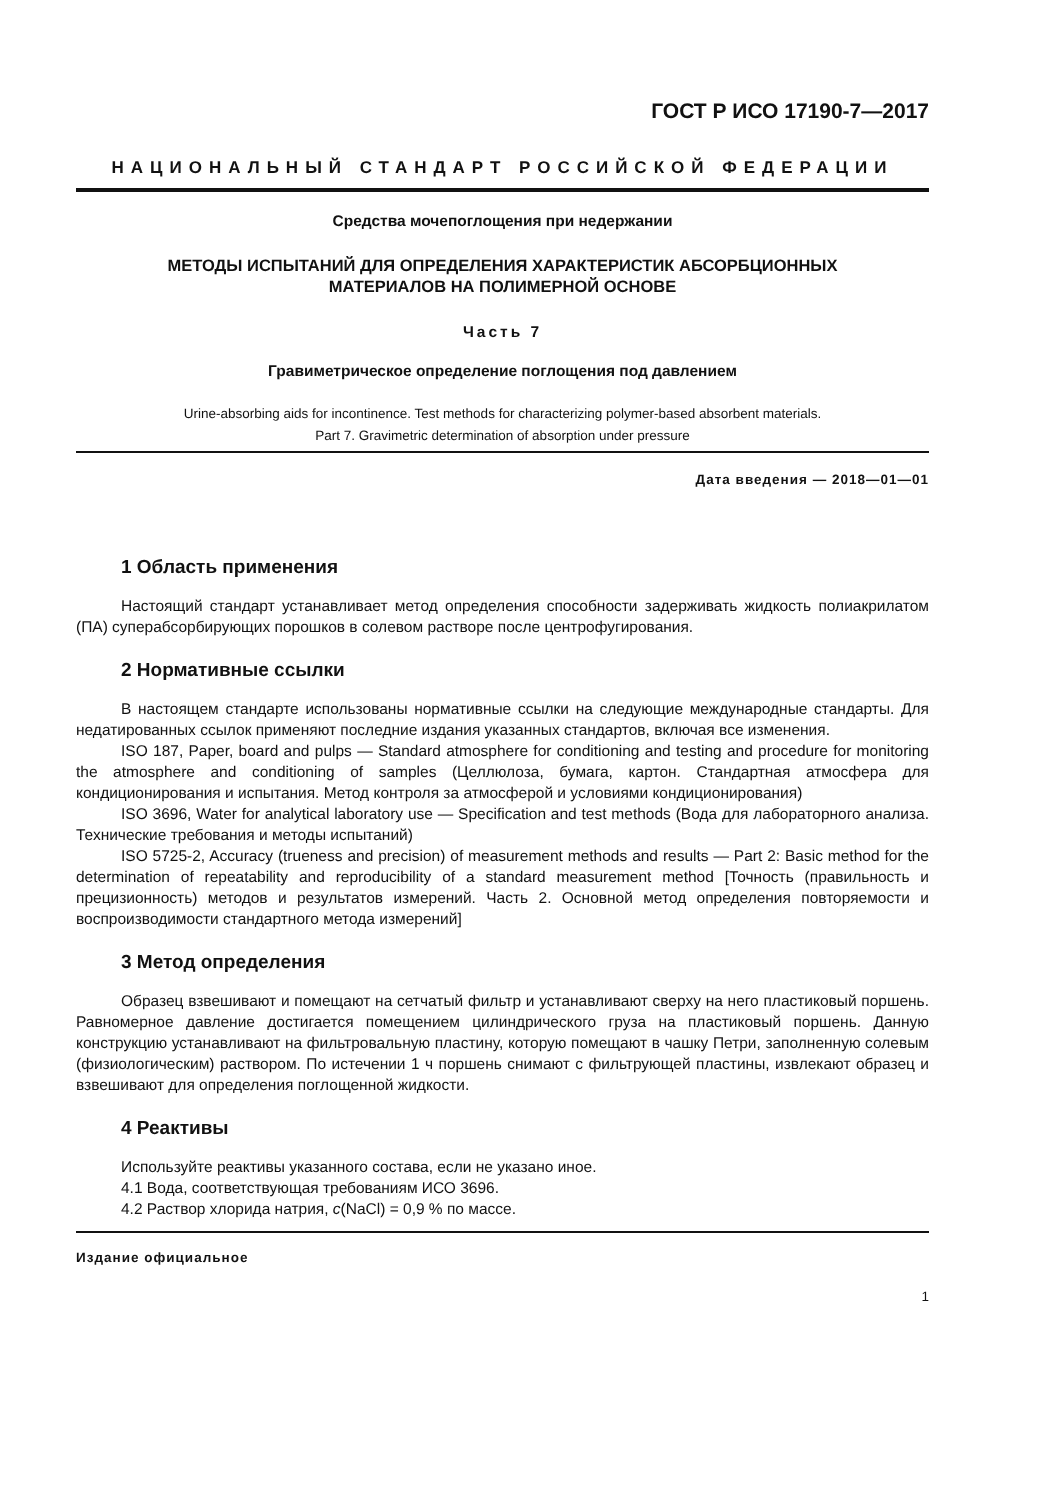ГОСТ Р ИСО 17190-7—2017
НАЦИОНАЛЬНЫЙ СТАНДАРТ РОССИЙСКОЙ ФЕДЕРАЦИИ
Средства мочепоглощения при недержании
МЕТОДЫ ИСПЫТАНИЙ ДЛЯ ОПРЕДЕЛЕНИЯ ХАРАКТЕРИСТИК АБСОРБЦИОННЫХ
МАТЕРИАЛОВ НА ПОЛИМЕРНОЙ ОСНОВЕ
Часть 7
Гравиметрическое определение поглощения под давлением
Urine-absorbing aids for incontinence. Test methods for characterizing polymer-based absorbent materials.
Part 7. Gravimetric determination of absorption under pressure
Дата введения — 2018—01—01
1 Область применения
Настоящий стандарт устанавливает метод определения способности задерживать жидкость поли­акрилатом (ПА) суперабсорбирующих порошков в солевом растворе после центрофугирования.
2 Нормативные ссылки
В настоящем стандарте использованы нормативные ссылки на следующие международные стан­дарты. Для недатированных ссылок применяют последние издания указанных стандартов, включая все изменения.
ISO 187, Paper, board and pulps — Standard atmosphere for conditioning and testing and procedure for monitoring the atmosphere and conditioning of samples (Целлюлоза, бумага, картон. Стандартная атмос­фера для кондиционирования и испытания. Метод контроля за атмосферой и условиями кондициониро­вания)
ISO 3696, Water for analytical laboratory use — Specification and test methods (Вода для лаборатор­ного анализа. Технические требования и методы испытаний)
ISO 5725-2, Accuracy (trueness and precision) of measurement methods and results — Part 2: Basic method for the determination of repeatability and reproducibility of a standard measurement method [Точность (правильность и прецизионность) методов и результатов измерений. Часть 2. Основной метод опреде­ления повторяемости и воспроизводимости стандартного метода измерений]
3 Метод определения
Образец взвешивают и помещают на сетчатый фильтр и устанавливают сверху на него пластико­вый поршень. Равномерное давление достигается помещением цилиндрического груза на пластиковый поршень. Данную конструкцию устанавливают на фильтровальную пластину, которую помещают в чаш­ку Петри, заполненную солевым (физиологическим) раствором. По истечении 1 ч поршень снимают с фильтрующей пластины, извлекают образец и взвешивают для определения поглощенной жидкости.
4 Реактивы
Используйте реактивы указанного состава, если не указано иное.
4.1 Вода, соответствующая требованиям ИСО 3696.
4.2 Раствор хлорида натрия, c(NaCl) = 0,9 % по массе.
Издание официальное
1